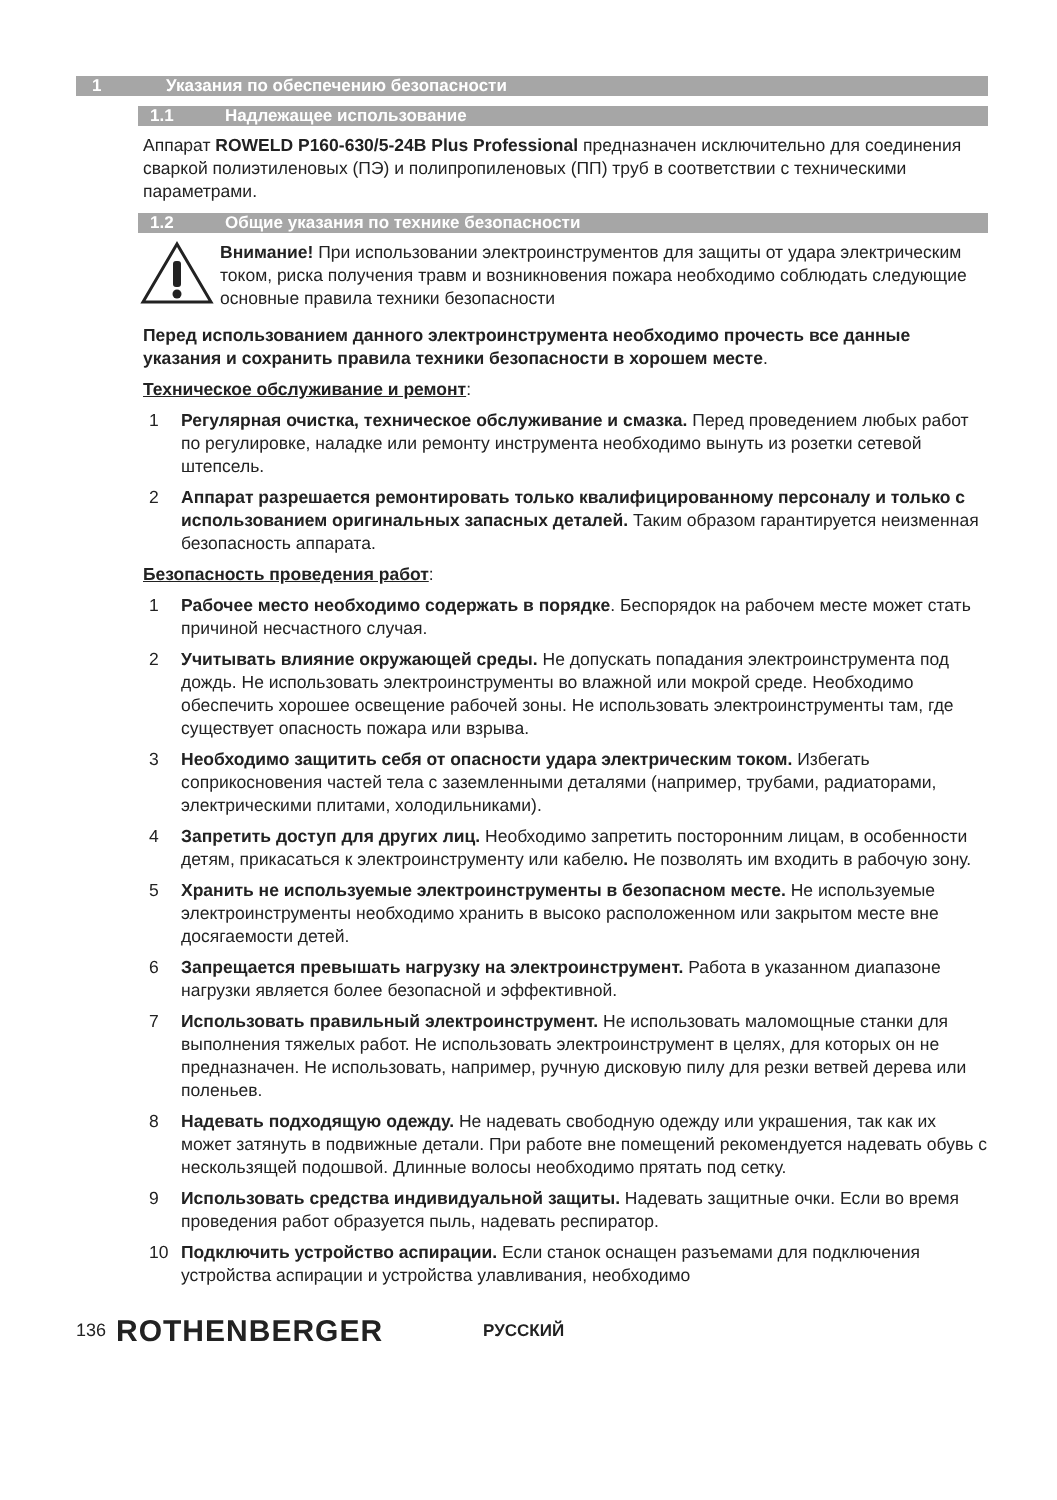1 Указания по обеспечению безопасности
1.1 Надлежащее использование
Аппарат ROWELD P160-630/5-24B Plus Professional предназначен исключительно для соединения сваркой полиэтиленовых (ПЭ) и полипропиленовых (ПП) труб в соответствии с техническими параметрами.
1.2 Общие указания по технике безопасности
Внимание! При использовании электроинструментов для защиты от удара электрическим током, риска получения травм и возникновения пожара необходимо соблюдать следующие основные правила техники безопасности
Перед использованием данного электроинструмента необходимо прочесть все данные указания и сохранить правила техники безопасности в хорошем месте.
Техническое обслуживание и ремонт:
1 Регулярная очистка, техническое обслуживание и смазка. Перед проведением любых работ по регулировке, наладке или ремонту инструмента необходимо вынуть из розетки сетевой штепсель.
2 Аппарат разрешается ремонтировать только квалифицированному персоналу и только с использованием оригинальных запасных деталей. Таким образом гарантируется неизменная безопасность аппарата.
Безопасность проведения работ:
1 Рабочее место необходимо содержать в порядке. Беспорядок на рабочем месте может стать причиной несчастного случая.
2 Учитывать влияние окружающей среды. Не допускать попадания электроинструмента под дождь. Не использовать электроинструменты во влажной или мокрой среде. Необходимо обеспечить хорошее освещение рабочей зоны. Не использовать электроинструменты там, где существует опасность пожара или взрыва.
3 Необходимо защитить себя от опасности удара электрическим током. Избегать соприкосновения частей тела с заземленными деталями (например, трубами, радиаторами, электрическими плитами, холодильниками).
4 Запретить доступ для других лиц. Необходимо запретить посторонним лицам, в особенности детям, прикасаться к электроинструменту или кабелю. Не позволять им входить в рабочую зону.
5 Хранить не используемые электроинструменты в безопасном месте. Не используемые электроинструменты необходимо хранить в высоко расположенном или закрытом месте вне досягаемости детей.
6 Запрещается превышать нагрузку на электроинструмент. Работа в указанном диапазоне нагрузки является более безопасной и эффективной.
7 Использовать правильный электроинструмент. Не использовать маломощные станки для выполнения тяжелых работ. Не использовать электроинструмент в целях, для которых он не предназначен. Не использовать, например, ручную дисковую пилу для резки ветвей дерева или поленьев.
8 Надевать подходящую одежду. Не надевать свободную одежду или украшения, так как их может затянуть в подвижные детали. При работе вне помещений рекомендуется надевать обувь с нескользящей подошвой. Длинные волосы необходимо прятать под сетку.
9 Использовать средства индивидуальной защиты. Надевать защитные очки. Если во время проведения работ образуется пыль, надевать респиратор.
10 Подключить устройство аспирации. Если станок оснащен разъемами для подключения устройства аспирации и устройства улавливания, необходимо
136 ROTHENBERGER РУССКИЙ